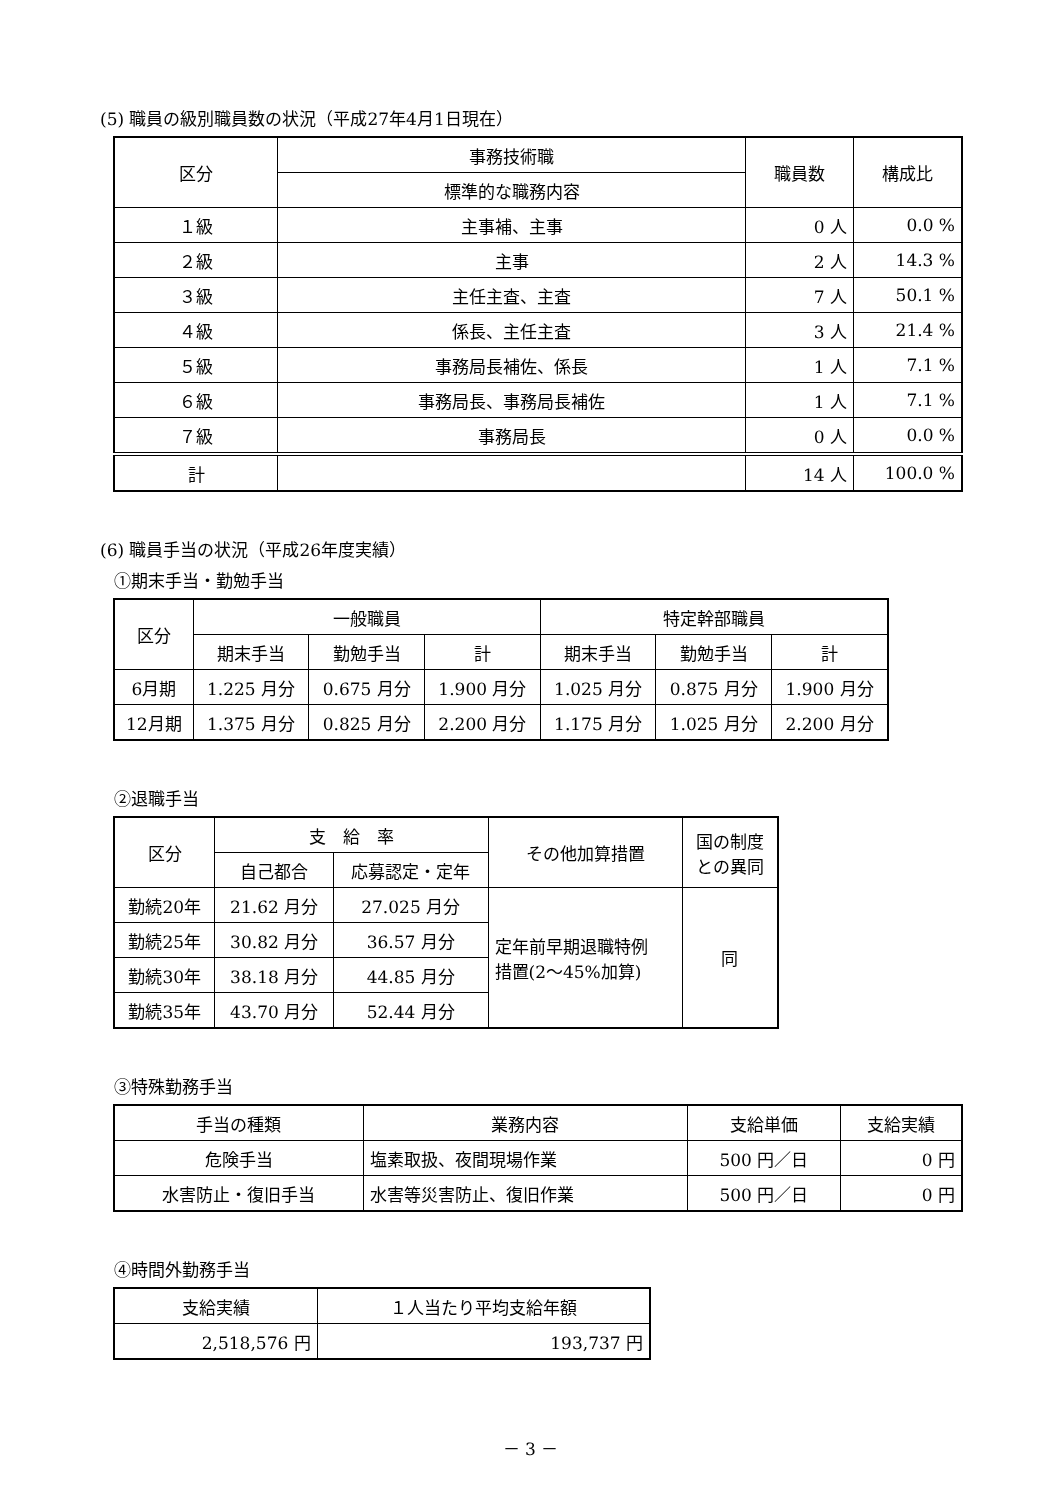(5) 職員の級別職員数の状況（平成27年4月1日現在）
| 区分 | 事務技術職 | 職員数 | 構成比 |
| --- | --- | --- | --- |
| | 標準的な職務内容 | | |
| １級 | 主事補、主事 | 0 人 | 0.0 % |
| ２級 | 主事 | 2 人 | 14.3 % |
| ３級 | 主任主査、主査 | 7 人 | 50.1 % |
| ４級 | 係長、主任主査 | 3 人 | 21.4 % |
| ５級 | 事務局長補佐、係長 | 1 人 | 7.1 % |
| ６級 | 事務局長、事務局長補佐 | 1 人 | 7.1 % |
| ７級 | 事務局長 | 0 人 | 0.0 % |
| 計 | | 14 人 | 100.0 % |
(6) 職員手当の状況（平成26年度実績）
①期末手当・勤勉手当
| 区分 | 一般職員 | | | 特定幹部職員 | | |
| --- | --- | --- | --- | --- | --- | --- |
| | 期末手当 | 勤勉手当 | 計 | 期末手当 | 勤勉手当 | 計 |
| 6月期 | 1.225 月分 | 0.675 月分 | 1.900 月分 | 1.025 月分 | 0.875 月分 | 1.900 月分 |
| 12月期 | 1.375 月分 | 0.825 月分 | 2.200 月分 | 1.175 月分 | 1.025 月分 | 2.200 月分 |
②退職手当
| 区分 | 支 給 率 | | その他加算措置 | 国の制度 との異同 |
| --- | --- | --- | --- | --- |
| | 自己都合 | 応募認定・定年 | | |
| 勤続20年 | 21.62 月分 | 27.025 月分 | 定年前早期退職特例 措置(2～45%加算) | 同 |
| 勤続25年 | 30.82 月分 | 36.57 月分 | | |
| 勤続30年 | 38.18 月分 | 44.85 月分 | | |
| 勤続35年 | 43.70 月分 | 52.44 月分 | | |
③特殊勤務手当
| 手当の種類 | 業務内容 | 支給単価 | 支給実績 |
| --- | --- | --- | --- |
| 危険手当 | 塩素取扱、夜間現場作業 | 500 円／日 | 0 円 |
| 水害防止・復旧手当 | 水害等災害防止、復旧作業 | 500 円／日 | 0 円 |
④時間外勤務手当
| 支給実績 | １人当たり平均支給年額 |
| --- | --- |
| 2,518,576 円 | 193,737 円 |
－ 3 －